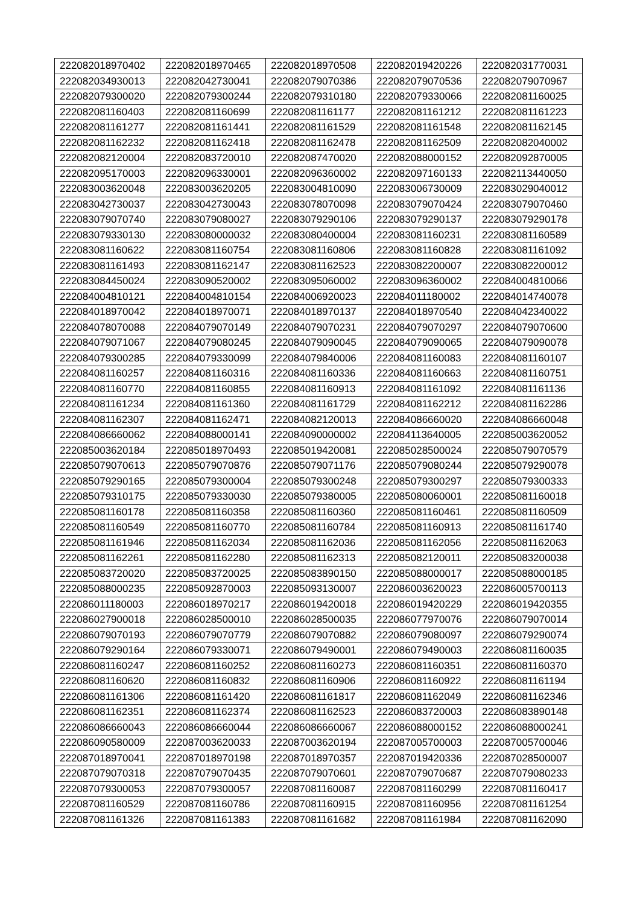| 222082018970402 | 222082018970465 | 222082018970508 | 222082019420226 | 222082031770031 |
| 222082034930013 | 222082042730041 | 222082079070386 | 222082079070536 | 222082079070967 |
| 222082079300020 | 222082079300244 | 222082079310180 | 222082079330066 | 222082081160025 |
| 222082081160403 | 222082081160699 | 222082081161177 | 222082081161212 | 222082081161223 |
| 222082081161277 | 222082081161441 | 222082081161529 | 222082081161548 | 222082081162145 |
| 222082081162232 | 222082081162418 | 222082081162478 | 222082081162509 | 222082082040002 |
| 222082082120004 | 222082083720010 | 222082087470020 | 222082088000152 | 222082092870005 |
| 222082095170003 | 222082096330001 | 222082096360002 | 222082097160133 | 222082113440050 |
| 222083003620048 | 222083003620205 | 222083004810090 | 222083006730009 | 222083029040012 |
| 222083042730037 | 222083042730043 | 222083078070098 | 222083079070424 | 222083079070460 |
| 222083079070740 | 222083079080027 | 222083079290106 | 222083079290137 | 222083079290178 |
| 222083079330130 | 222083080000032 | 222083080400004 | 222083081160231 | 222083081160589 |
| 222083081160622 | 222083081160754 | 222083081160806 | 222083081160828 | 222083081161092 |
| 222083081161493 | 222083081162147 | 222083081162523 | 222083082200007 | 222083082200012 |
| 222083084450024 | 222083090520002 | 222083095060002 | 222083096360002 | 222084004810066 |
| 222084004810121 | 222084004810154 | 222084006920023 | 222084011180002 | 222084014740078 |
| 222084018970042 | 222084018970071 | 222084018970137 | 222084018970540 | 222084042340022 |
| 222084078070088 | 222084079070149 | 222084079070231 | 222084079070297 | 222084079070600 |
| 222084079071067 | 222084079080245 | 222084079090045 | 222084079090065 | 222084079090078 |
| 222084079300285 | 222084079330099 | 222084079840006 | 222084081160083 | 222084081160107 |
| 222084081160257 | 222084081160316 | 222084081160336 | 222084081160663 | 222084081160751 |
| 222084081160770 | 222084081160855 | 222084081160913 | 222084081161092 | 222084081161136 |
| 222084081161234 | 222084081161360 | 222084081161729 | 222084081162212 | 222084081162286 |
| 222084081162307 | 222084081162471 | 222084082120013 | 222084086660020 | 222084086660048 |
| 222084086660062 | 222084088000141 | 222084090000002 | 222084113640005 | 222085003620052 |
| 222085003620184 | 222085018970493 | 222085019420081 | 222085028500024 | 222085079070579 |
| 222085079070613 | 222085079070876 | 222085079071176 | 222085079080244 | 222085079290078 |
| 222085079290165 | 222085079300004 | 222085079300248 | 222085079300297 | 222085079300333 |
| 222085079310175 | 222085079330030 | 222085079380005 | 222085080060001 | 222085081160018 |
| 222085081160178 | 222085081160358 | 222085081160360 | 222085081160461 | 222085081160509 |
| 222085081160549 | 222085081160770 | 222085081160784 | 222085081160913 | 222085081161740 |
| 222085081161946 | 222085081162034 | 222085081162036 | 222085081162056 | 222085081162063 |
| 222085081162261 | 222085081162280 | 222085081162313 | 222085082120011 | 222085083200038 |
| 222085083720020 | 222085083720025 | 222085083890150 | 222085088000017 | 222085088000185 |
| 222085088000235 | 222085092870003 | 222085093130007 | 222086003620023 | 222086005700113 |
| 222086011180003 | 222086018970217 | 222086019420018 | 222086019420229 | 222086019420355 |
| 222086027900018 | 222086028500010 | 222086028500035 | 222086077970076 | 222086079070014 |
| 222086079070193 | 222086079070779 | 222086079070882 | 222086079080097 | 222086079290074 |
| 222086079290164 | 222086079330071 | 222086079490001 | 222086079490003 | 222086081160035 |
| 222086081160247 | 222086081160252 | 222086081160273 | 222086081160351 | 222086081160370 |
| 222086081160620 | 222086081160832 | 222086081160906 | 222086081160922 | 222086081161194 |
| 222086081161306 | 222086081161420 | 222086081161817 | 222086081162049 | 222086081162346 |
| 222086081162351 | 222086081162374 | 222086081162523 | 222086083720003 | 222086083890148 |
| 222086086660043 | 222086086660044 | 222086086660067 | 222086088000152 | 222086088000241 |
| 222086090580009 | 222087003620033 | 222087003620194 | 222087005700003 | 222087005700046 |
| 222087018970041 | 222087018970198 | 222087018970357 | 222087019420336 | 222087028500007 |
| 222087079070318 | 222087079070435 | 222087079070601 | 222087079070687 | 222087079080233 |
| 222087079300053 | 222087079300057 | 222087081160087 | 222087081160299 | 222087081160417 |
| 222087081160529 | 222087081160786 | 222087081160915 | 222087081160956 | 222087081161254 |
| 222087081161326 | 222087081161383 | 222087081161682 | 222087081161984 | 222087081162090 |